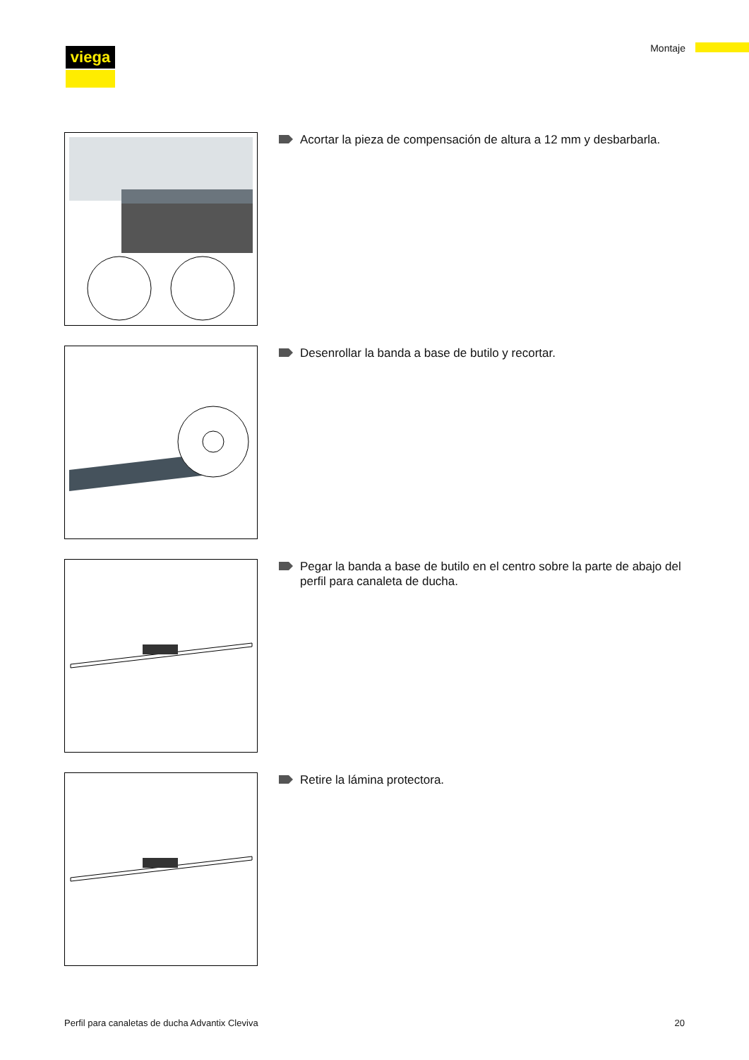viega Montaje
Acortar la pieza de compensación de altura a 12 mm y desbarbarla.
Desenrollar la banda a base de butilo y recortar.
Pegar la banda a base de butilo en el centro sobre la parte de abajo del perfil para canaleta de ducha.
Retire la lámina protectora.
Perfil para canaletas de ducha Advantix Cleviva 20